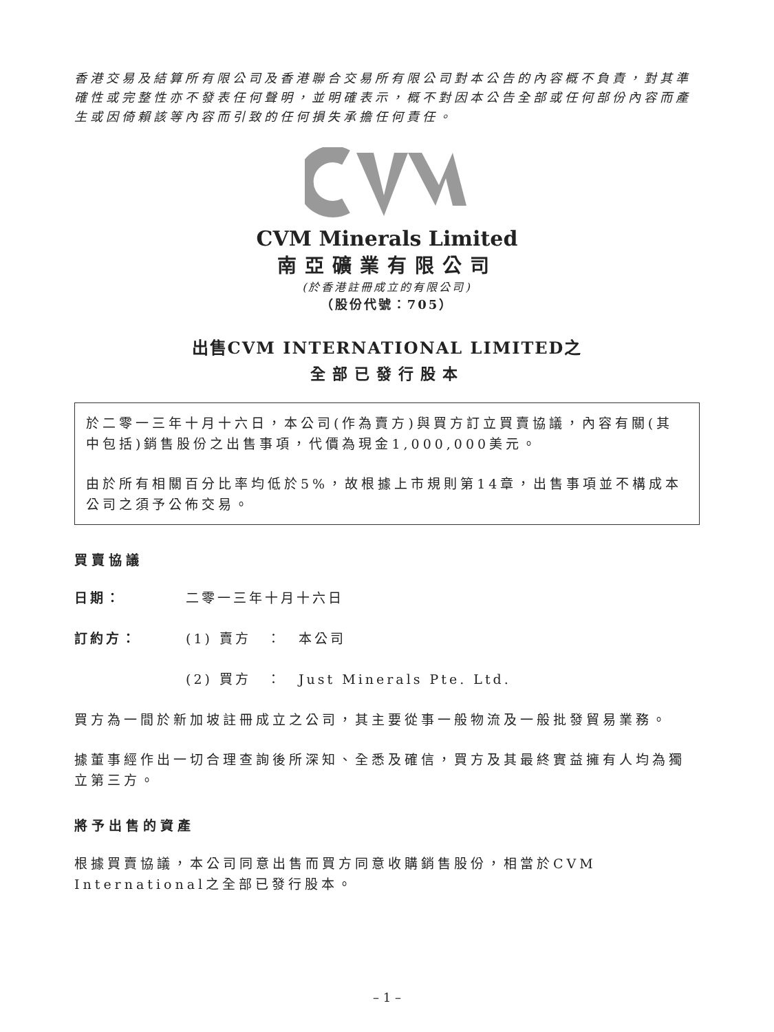香港交易及結算所有限公司及香港聯合交易所有限公司對本公告的內容概不負責，對其準確性或完整性亦不發表任何聲明，並明確表示，概不對因本公告全部或任何部份內容而產生或因倚賴該等內容而引致的任何損失承擔任何責任。
CVM Minerals Limited
南亞礦業有限公司
(於香港註冊成立的有限公司)
（股份代號：705）
出售CVM INTERNATIONAL LIMITED之
全部已發行股本
於二零一三年十月十六日，本公司(作為賣方)與買方訂立買賣協議，內容有關(其中包括)銷售股份之出售事項，代價為現金1,000,000美元。
由於所有相關百分比率均低於5%，故根據上市規則第14章，出售事項並不構成本公司之須予公佈交易。
買賣協議
日期： 二零一三年十月十六日
訂約方： (1) 賣方　：　本公司
(2) 買方　：　Just Minerals Pte. Ltd.
買方為一間於新加坡註冊成立之公司，其主要從事一般物流及一般批發貿易業務。
據董事經作出一切合理查詢後所深知、全悉及確信，買方及其最終實益擁有人均為獨立第三方。
將予出售的資產
根據買賣協議，本公司同意出售而買方同意收購銷售股份，相當於CVM International之全部已發行股本。
– 1 –